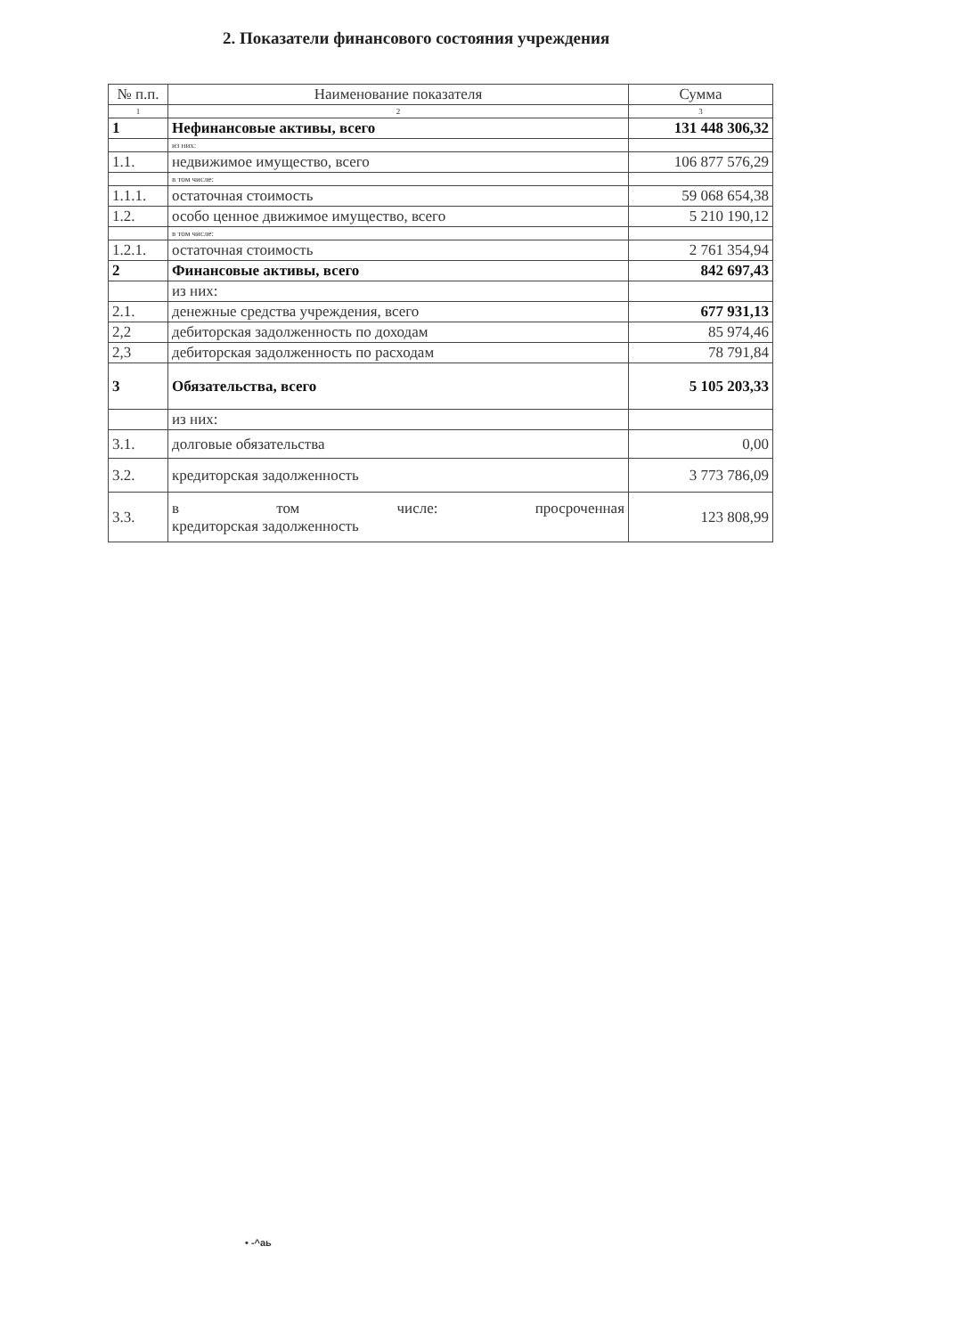2. Показатели финансового состояния учреждения
| № п.п. | Наименование показателя | Сумма |
| --- | --- | --- |
| 1 | 2 | 3 |
| 1 | Нефинансовые активы, всего | 131 448 306,32 |
| | из них: | |
| 1.1. | недвижимое имущество, всего | 106 877 576,29 |
| | в том числе: | |
| 1.1.1. | остаточная стоимость | 59 068 654,38 |
| 1.2. | особо ценное движимое имущество, всего | 5 210 190,12 |
| | в том числе: | |
| 1.2.1. | остаточная стоимость | 2 761 354,94 |
| 2 | Финансовые активы, всего | 842 697,43 |
| | из них: | |
| 2.1. | денежные средства учреждения, всего | 677 931,13 |
| 2,2 | дебиторская задолженность по доходам | 85 974,46 |
| 2,3 | дебиторская задолженность по расходам | 78 791,84 |
| 3 | Обязательства, всего | 5 105 203,33 |
| | из них: | |
| 3.1. | долговые обязательства | 0,00 |
| 3.2. | кредиторская задолженность | 3 773 786,09 |
| 3.3. | в том числе: просроченная кредиторская задолженность | 123 808,99 |
• -^аь